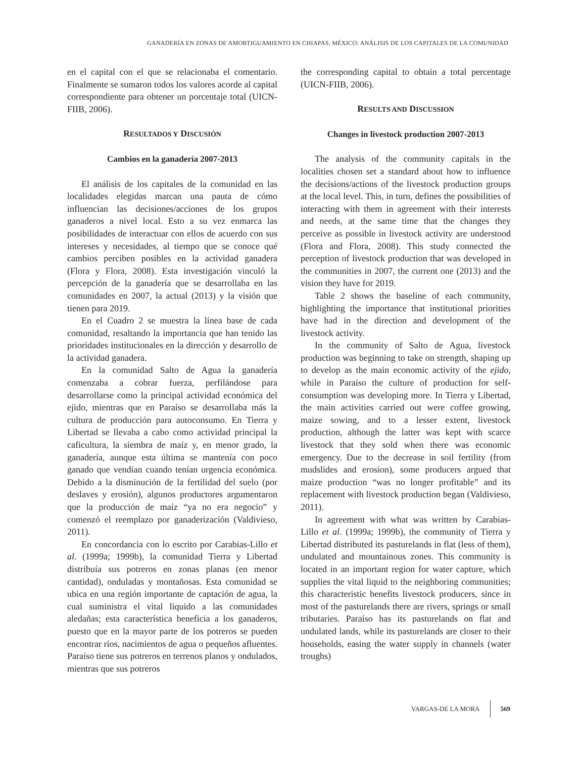GANADERÍA EN ZONAS DE AMORTIGUAMIENTO EN CHIAPAS, MÉXICO: ANÁLISIS DE LOS CAPITALES DE LA COMUNIDAD
en el capital con el que se relacionaba el comentario. Finalmente se sumaron todos los valores acorde al capital correspondiente para obtener un porcentaje total (UICN-FIIB, 2006).
RESULTADOS Y DISCUSIÓN
Cambios en la ganadería 2007-2013
El análisis de los capitales de la comunidad en las localidades elegidas marcan una pauta de cómo influencian las decisiones/acciones de los grupos ganaderos a nivel local. Esto a su vez enmarca las posibilidades de interactuar con ellos de acuerdo con sus intereses y necesidades, al tiempo que se conoce qué cambios perciben posibles en la actividad ganadera (Flora y Flora, 2008). Esta investigación vinculó la percepción de la ganadería que se desarrollaba en las comunidades en 2007, la actual (2013) y la visión que tienen para 2019.
En el Cuadro 2 se muestra la línea base de cada comunidad, resaltando la importancia que han tenido las prioridades institucionales en la dirección y desarrollo de la actividad ganadera.
En la comunidad Salto de Agua la ganadería comenzaba a cobrar fuerza, perfilándose para desarrollarse como la principal actividad económica del ejido, mientras que en Paraíso se desarrollaba más la cultura de producción para autoconsumo. En Tierra y Libertad se llevaba a cabo como actividad principal la caficultura, la siembra de maíz y, en menor grado, la ganadería, aunque esta última se mantenía con poco ganado que vendían cuando tenían urgencia económica. Debido a la disminución de la fertilidad del suelo (por deslaves y erosión), algunos productores argumentaron que la producción de maíz “ya no era negocio” y comenzó el reemplazo por ganaderización (Valdivieso, 2011).
En concordancia con lo escrito por Carabias-Lillo et al. (1999a; 1999b), la comunidad Tierra y Libertad distribuía sus potreros en zonas planas (en menor cantidad), onduladas y montañosas. Esta comunidad se ubica en una región importante de captación de agua, la cual suministra el vital líquido a las comunidades aledañas; esta característica beneficia a los ganaderos, puesto que en la mayor parte de los potreros se pueden encontrar ríos, nacimientos de agua o pequeños afluentes. Paraíso tiene sus potreros en terrenos planos y ondulados, mientras que sus potreros
the corresponding capital to obtain a total percentage (UICN-FIIB, 2006).
RESULTS AND DISCUSSION
Changes in livestock production 2007-2013
The analysis of the community capitals in the localities chosen set a standard about how to influence the decisions/actions of the livestock production groups at the local level. This, in turn, defines the possibilities of interacting with them in agreement with their interests and needs, at the same time that the changes they perceive as possible in livestock activity are understood (Flora and Flora, 2008). This study connected the perception of livestock production that was developed in the communities in 2007, the current one (2013) and the vision they have for 2019.
Table 2 shows the baseline of each community, highlighting the importance that institutional priorities have had in the direction and development of the livestock activity.
In the community of Salto de Agua, livestock production was beginning to take on strength, shaping up to develop as the main economic activity of the ejido, while in Paraíso the culture of production for self-consumption was developing more. In Tierra y Libertad, the main activities carried out were coffee growing, maize sowing, and to a lesser extent, livestock production, although the latter was kept with scarce livestock that they sold when there was economic emergency. Due to the decrease in soil fertility (from mudslides and erosion), some producers argued that maize production “was no longer profitable” and its replacement with livestock production began (Valdivieso, 2011).
In agreement with what was written by Carabias-Lillo et al. (1999a; 1999b), the community of Tierra y Libertad distributed its pasturelands in flat (less of them), undulated and mountainous zones. This community is located in an important region for water capture, which supplies the vital liquid to the neighboring communities; this characteristic benefits livestock producers, since in most of the pasturelands there are rivers, springs or small tributaries. Paraíso has its pasturelands on flat and undulated lands, while its pasturelands are closer to their households, easing the water supply in channels (water troughs)
VARGAS-DE LA MORA 569